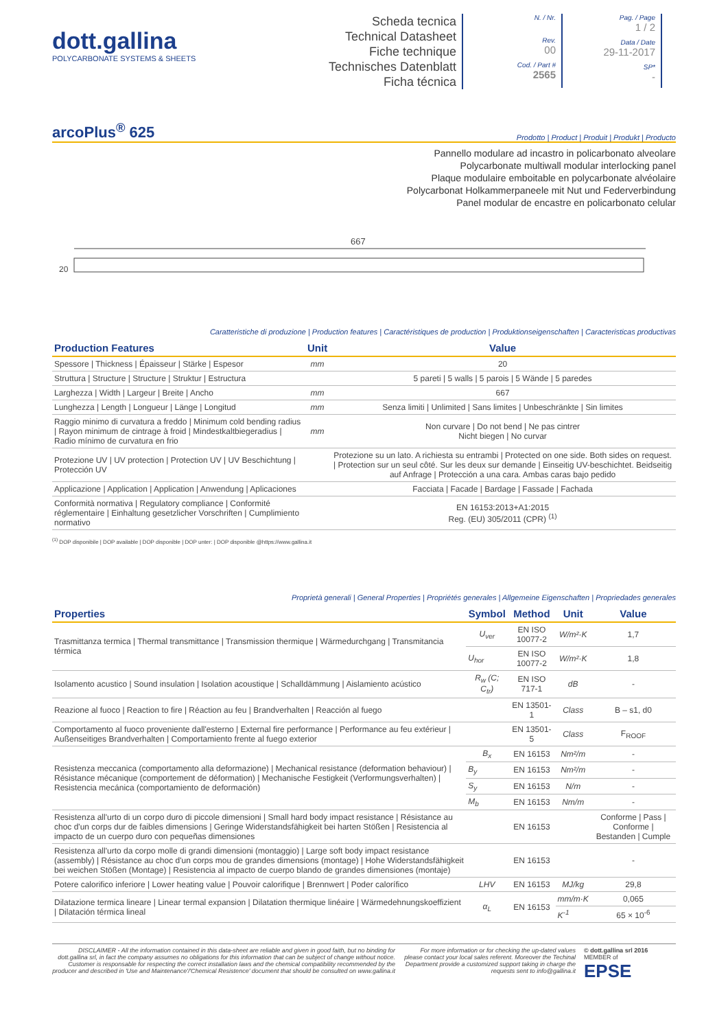dott.gallina
POLYCARBONATE SYSTEMS & SHEETS
Scheda tecnica
Technical Datasheet
Fiche technique
Technisches Datenblatt
Ficha técnica
N. / Nr.
Rev.
00
Cod. / Part #
2565
Pag. / Page
1 / 2
Data / Date
29-11-2017
SP*
-
arcoPlus<sup>®</sup> 625
Prodotto | Product | Produit | Produkt | Producto
Pannello modulare ad incastro in policarbonato alveolare
Polycarbonate multiwall modular interlocking panel
Plaque modulaire emboitable en polycarbonate alvéolaire
Polycarbonat Holkammerpaneele mit Nut und Federverbindung
Panel modular de encastre en policarbonato celular
667
20
Caratteristiche di produzione | Production features | Caractéristiques de production | Produktionseigenschaften | Caracteristicas productivas
| Production Features | Unit | Value |
| --- | --- | --- |
| Spessore / Thickness / Épaisseur / Stärke / Espesor | mm | 20 |
| Struttura / Structure / Structure / Struktur / Estructura | | 5 pareti / 5 walls / 5 parois / 5 Wände / 5 paredes |
| Larghezza / Width / Largeur / Breite / Ancho | mm | 667 |
| Lunghezza / Length / Longueur / Länge / Longitud | mm | Senza limiti / Unlimited / Sans limites / Unbeschränkte / Sin limites |
| Raggio minimo di curvatura a freddo / Minimum cold bending radius / Rayon minimum de cintrage à froid / Mindestkaltbiegeradius / Radio mínimo de curvatura en frio | mm | Non curvare / Do not bend / Ne pas cintrer Nicht biegen / No curvar |
| Protezione UV / UV protection / Protection UV / UV Beschichtung / Protección UV | | Protezione su un lato. A richiesta su entrambi / Protected on one side. Both sides on request. / Protection sur un seul côté. Sur les deux sur demande / Einseitig UV-beschichtet. Beidseitig auf Anfrage / Protección a una cara. Ambas caras bajo pedido |
| Applicazione / Application / Application / Anwendung / Aplicaciones | | Facciata / Facade / Bardage / Fassade / Fachada |
| Conformità normativa / Regulatory compliance / Conformité réglementaire / Einhaltung gesetzlicher Vorschriften / Cumplimiento normativo | | EN 16153:2013+A1:2015 Reg. (EU) 305/2011 (CPR) <sup>(1)</sup> |
<sup>(1)</sup> DOP disponibile | DOP available | DOP disponible | DOP unter: | DOP disponible @https://www.gallina.it
Proprietà generali | General Properties | Propriétés generales | Allgemeine Eigenschaften | Propriedades generales
| Properties | Symbol | Method | Unit | Value |
| --- | --- | --- | --- | --- |
| Trasmittanza termica / Thermal transmittance / Transmission thermique / Wärmedurchgang / Transmitancia térmica | U<sub>ver</sub> | EN ISO 10077-2 | W/m²·K | 1,7 |
| | U<sub>hor</sub> | EN ISO 10077-2 | W/m²·K | 1,8 |
| Isolamento acustico / Sound insulation / Isolation acoustique / Schalldämmung / Aislamiento acústico | R<sub>w</sub> (C; C<sub>tr</sub>) | EN ISO 717-1 | dB | - |
| Reazione al fuoco / Reaction to fire / Réaction au feu / Brandverhalten / Reacción al fuego | | EN 13501-1 | Class | B – s1, d0 |
| Comportamento al fuoco proveniente dall'esterno / External fire performance / Performance au feu extérieur / Außenseitiges Brandverhalten / Comportamiento frente al fuego exterior | | EN 13501-5 | Class | F<sub>ROOF</sub> |
| Resistenza meccanica (comportamento alla deformazione) / Mechanical resistance (deformation behaviour) / Résistance mécanique (comportement de déformation) / Mechanische Festigkeit (Verformungsverhalten) / Resistencia mecánica (comportamiento de deformación) | B<sub>x</sub> | EN 16153 | Nm²/m | - |
| | B<sub>y</sub> | EN 16153 | Nm²/m | - |
| | S<sub>y</sub> | EN 16153 | N/m | - |
| | M<sub>b</sub> | EN 16153 | Nm/m | - |
| Resistenza all'urto di un corpo duro di piccole dimensioni / Small hard body impact resistance / Résistance au choc d'un corps dur de faibles dimensions / Geringe Widerstandsfähigkeit bei harten Stößen / Resistencia al impacto de un cuerpo duro con pequeñas dimensiones | | EN 16153 | | Conforme / Pass / Conforme / Bestanden / Cumple |
| Resistenza all'urto da corpo molle di grandi dimensioni (montaggio) / Large soft body impact resistance (assembly) / Résistance au choc d'un corps mou de grandes dimensions (montage) / Hohe Widerstandsfähigkeit bei weichen Stößen (Montage) / Resistencia al impacto de cuerpo blando de grandes dimensiones (montaje) | | EN 16153 | | - |
| Potere calorifico inferiore / Lower heating value / Pouvoir calorifique / Brennwert / Poder calorífico | LHV | EN 16153 | MJ/kg | 29,8 |
| Dilatazione termica lineare / Linear termal expansion / Dilatation thermique linéaire / Wärmedehnungskoeffizient / Dilatación térmica lineal | α<sub>L</sub> | EN 16153 | mm/m·K | 0,065 |
| | | | K<sup>-1</sup> | 65 × 10<sup>-6</sup> |
DISCLAIMER - All the information contained in this data-sheet are reliable and given in good faith, but no binding for dott.gallina srl, in fact the company assumes no obligations for this information that can be subject of change without notice. Customer is responsable for respecting the correct installation laws and the chemical compatibility recommended by the producer and described in 'Use and Maintenance'/'Chemical Resistence' document that should be consulted on www.gallina.it
For more information or for checking the up-dated values please contact your local sales referent. Moreover the Techinal Department provide a customized support taking in charge the requests sent to info@gallina.it
© dott.gallina srl 2016
MEMBER of
EPSE